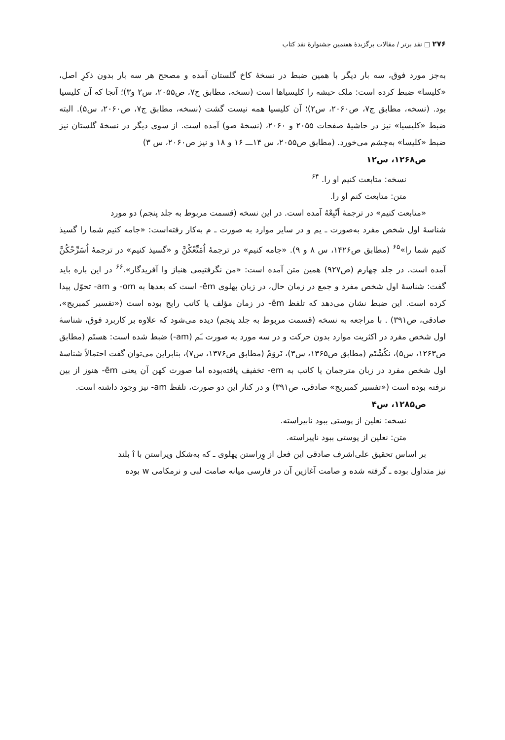۲۷۶ □ نقد برتر / مقالات برگزیدهٔ هفتمین جشنوارهٔ نقد کتاب
به‌جز مورد فوق، سه بار دیگر با همین ضبط در نسخهٔ کاخ گلستان آمده و مصحح هر سه بار بدون ذکرِ اصل، «کلیسا» ضبط کرده است: ملک حبشه را کلیسیاها است (نسخه، مطابق ج۷، ص۲۰۵۵، س۲ و۳)؛ آنجا که آن کلیسیا بود. (نسخه، مطابق ج۷، ص۲۰۶۰، س۲)؛ آن کلیسیا همه نیست گشت (نسخه، مطابق ج۷، ص۲۰۶۰، س۵). البته ضبط «کلیسیا» نیز در حاشیهٔ صفحات ۲۰۵۵ و ۲۰۶۰، (نسخهٔ صو) آمده است. از سوی دیگر در نسخهٔ گلستان نیز ضبط «کلیسا» به‌چشم می‌خورد. (مطابق ص۲۰۵۵، س ۱۴ـــ ۱۶ و ۱۸ و نیز ص۲۰۶۰، س ۳)
ص۱۲۶۸، س۱۲
نسخه: متابعت کنیم او را. <sup>۶۴</sup>
متن: متابعت کنم او را.
«متابعت کنیم» در ترجمهٔ اَتّبِعْهُ آمده است. در این نسخه (قسمت مربوط به جلد پنجم) دو مورد
شناسهٔ اول شخص مفرد به‌صورت ـ یم و در سایر موارد به صورت ـ م به‌کار رفته‌است: «جامه کنیم شما را گسیذ کنیم شما را»<sup>۶۵</sup> (مطابق ص۱۴۲۶، س ۸ و ۹). «جامه کنیم» در ترجمهٔ اُمَتِّعْکُنَّ و «گسیذ کنیم» در ترجمهٔ اُسَرِّحْکُنَّ آمده است. در جلد چهارم (ص۹۲۷) همین متن آمده است: «من نگرفتیمی هنباز وا آفریدگار».<sup>۶۶</sup> در این باره باید گفت: شناسهٔ اول شخص مفرد و جمع در زمان حال، در زبان پهلوی ēm- است که بعدها به om- و am- تحوّل پیدا کرده است. این ضبط نشان می‌دهد که تلفظ ēm- در زمان مؤلف یا کاتب رایج بوده است («تفسیر کمبریج»، صادقی، ص۳۹۱) . با مراجعه به نسخه (قسمت مربوط به جلد پنجم) دیده می‌شود که علاوه بر کاربرد فوق، شناسهٔ اول شخص مفرد در اکثریت موارد بدون حرکت و در سه مورد به صورت ـَم (am-) ضبط شده است: هستَم (مطابق ص۱۲۶۳، س۵)، نکُشْتَم (مطابق ص۱۳۶۵، س۳)، نَروَمْ (مطابق ص۱۳۷۶، س۷)، بنابراین می‌توان گفت احتمالاً شناسهٔ اول شخص مفرد در زبان مترجمان یا کاتب به em- تخفیف یافته‌بوده اما صورت کهن آن یعنی ēm- هنوز از بین نرفته بوده است («تفسیر کمبریج» صادقی، ص۳۹۱) و در کنار این دو صورت، تلفظ am- نیز وجود داشته است.
ص۱۲۸۵، س۴
نسخه: نعلین از پوستی ببود نابیراسته.
متن: نعلین از پوستی ببود ناپیراسته.
بر اساس تحقیق علی‌اشرف صادقی این فعل از وِراستن پهلوی ـ که به‌شکل ویراستن با î بلند
نیز متداول بوده ـ گرفته شده و صامت آغازین آن در فارسی میانه صامت لبی و نرمکامی w بوده